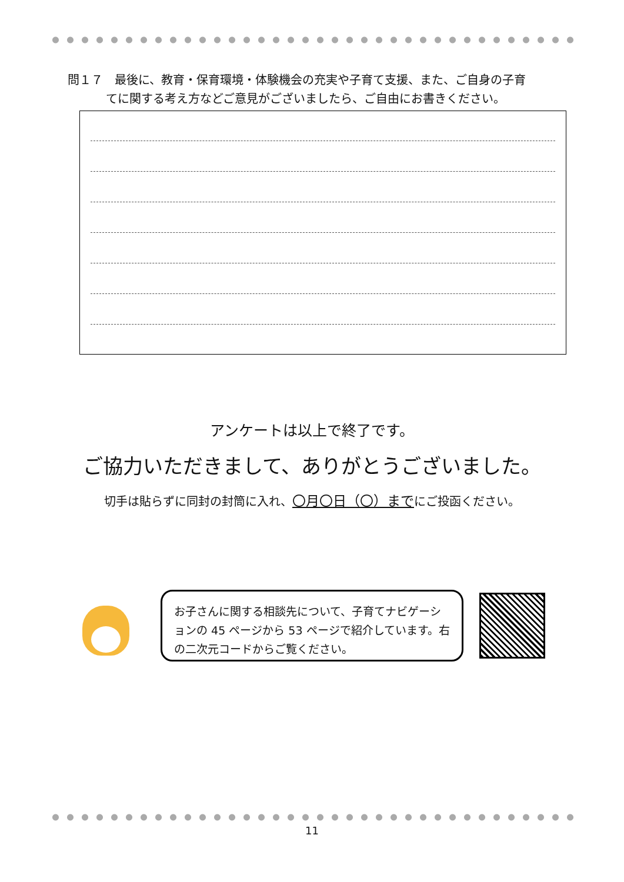問１７　最後に、教育・保育環境・体験機会の充実や子育て支援、また、ご自身の子育
てに関する考え方などご意見がございましたら、ご自由にお書きください。
アンケートは以上で終了です。
ご協力いただきまして、ありがとうございました。
切手は貼らずに同封の封筒に入れ、〇月〇日（〇）までにご投函ください。
お子さんに関する相談先について、子育てナビゲーションの 45 ページから 53 ページで紹介しています。右の二次元コードからご覧ください。
11